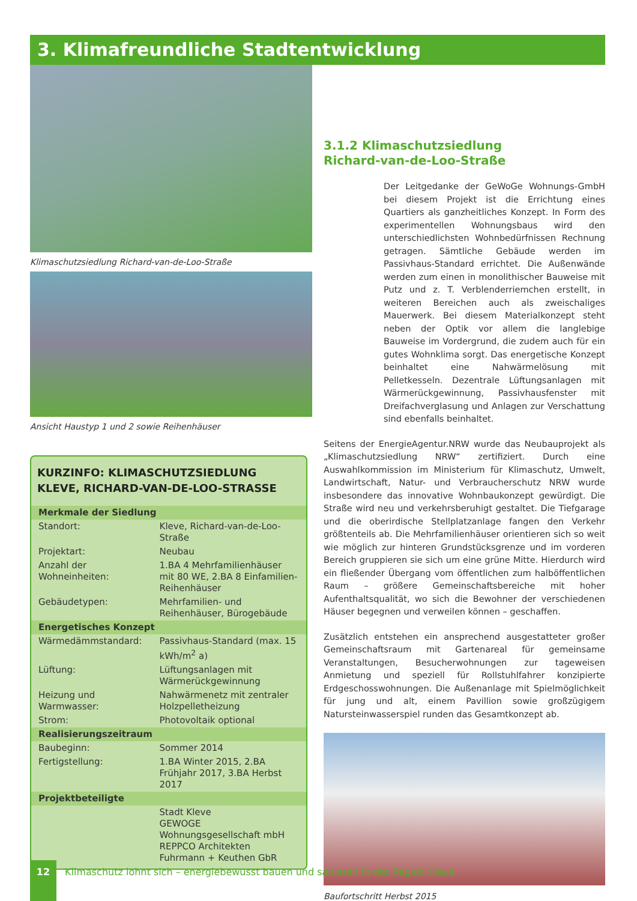3. Klimafreundliche Stadtentwicklung
Klimaschutzsiedlung Richard-van-de-Loo-Straße
Ansicht Haustyp 1 und 2 sowie Reihenhäuser
KURZINFO: KLIMASCHUTZSIEDLUNG
KLEVE, RICHARD-VAN-DE-LOO-STRASSE
| Merkmale der Siedlung | |
| --- | --- |
| Standort: | Kleve, Richard-van-de-Loo-Straße |
| Projektart: | Neubau |
| Anzahl der Wohneinheiten: | 1.BA 4 Mehrfamilienhäuser mit 80 WE, 2.BA 8 Einfamilien-Reihenhäuser |
| Gebäudetypen: | Mehrfamilien- und Reihenhäuser, Bürogebäude |
| Energetisches Konzept | |
| Wärmedämmstandard: | Passivhaus-Standard (max. 15 kWh/m<sup>2</sup> a) |
| Lüftung: | Lüftungsanlagen mit Wärmerückgewinnung |
| Heizung und Warmwasser: | Nahwärmenetz mit zentraler Holzpelletheizung |
| Strom: | Photovoltaik optional |
| Realisierungszeitraum | |
| Baubeginn: | Sommer 2014 |
| Fertigstellung: | 1.BA Winter 2015, 2.BA Frühjahr 2017, 3.BA Herbst 2017 |
| Projektbeteiligte | |
| | Stadt Kleve GEWOGE Wohnungsgesellschaft mbH REPPCO Architekten Fuhrmann + Keuthen GbR |
3.1.2 Klimaschutzsiedlung
Richard-van-de-Loo-Straße
Der Leitgedanke der GeWoGe Wohnungs-GmbH bei diesem Projekt ist die Errichtung eines Quartiers als ganzheitliches Konzept. In Form des experimentellen Wohnungsbaus wird den unterschiedlichsten Wohnbedürfnissen Rechnung getragen. Sämtliche Gebäude werden im Passivhaus-Standard errichtet. Die Außenwände werden zum einen in monolithischer Bauweise mit Putz und z. T. Verblenderriemchen erstellt, in weiteren Bereichen auch als zweischaliges Mauerwerk. Bei diesem Materialkonzept steht neben der Optik vor allem die langlebige Bauweise im Vordergrund, die zudem auch für ein gutes Wohnklima sorgt. Das energetische Konzept beinhaltet eine Nahwärmelösung mit Pelletkesseln. Dezentrale Lüftungsanlagen mit Wärmerückgewinnung, Passivhausfenster mit Dreifachverglasung und Anlagen zur Verschattung sind ebenfalls beinhaltet.
Seitens der EnergieAgentur.NRW wurde das Neubauprojekt als „Klimaschutzsiedlung NRW“ zertifiziert. Durch eine Auswahlkommission im Ministerium für Klimaschutz, Umwelt, Landwirtschaft, Natur- und Verbraucherschutz NRW wurde insbesondere das innovative Wohnbaukonzept gewürdigt. Die Straße wird neu und verkehrsberuhigt gestaltet. Die Tiefgarage und die oberirdische Stellplatzanlage fangen den Verkehr größtenteils ab. Die Mehrfamilienhäuser orientieren sich so weit wie möglich zur hinteren Grundstücksgrenze und im vorderen Bereich gruppieren sie sich um eine grüne Mitte. Hierdurch wird ein fließender Übergang vom öffentlichen zum halböffentlichen Raum – größere Gemeinschaftsbereiche mit hoher Aufenthaltsqualität, wo sich die Bewohner der verschiedenen Häuser begegnen und verweilen können – geschaffen.
Zusätzlich entstehen ein ansprechend ausgestatteter großer Gemeinschaftsraum mit Gartenareal für gemeinsame Veranstaltungen, Besucherwohnungen zur tageweisen Anmietung und speziell für Rollstuhlfahrer konzipierte Erdgeschosswohnungen. Die Außenanlage mit Spielmöglichkeit für jung und alt, einem Pavillion sowie großzügigem Natursteinwasserspiel runden das Gesamtkonzept ab.
Baufortschritt Herbst 2015
12
Klimaschutz lohnt sich – energiebewusst bauen und sanieren in der Region Kleve